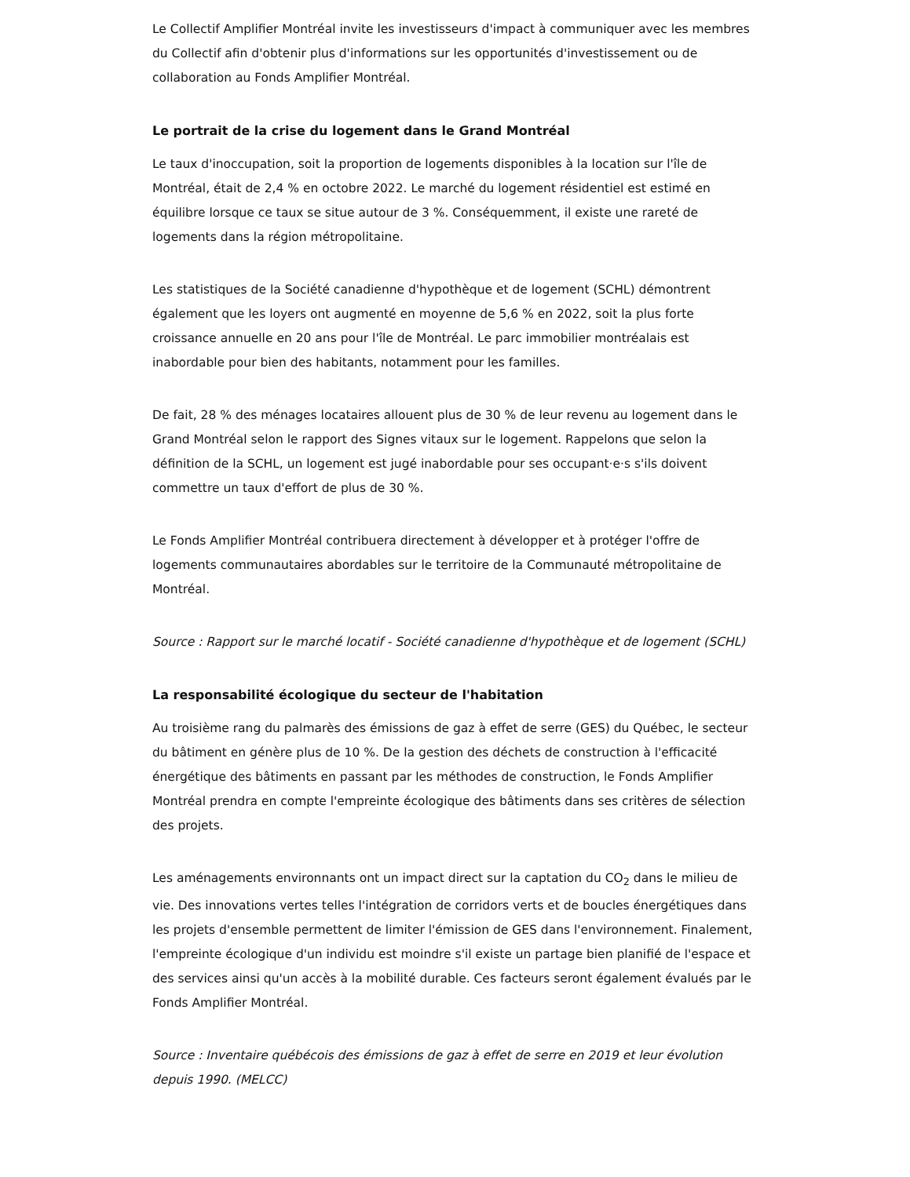Le Collectif Amplifier Montréal invite les investisseurs d'impact à communiquer avec les membres du Collectif afin d'obtenir plus d'informations sur les opportunités d'investissement ou de collaboration au Fonds Amplifier Montréal.
Le portrait de la crise du logement dans le Grand Montréal
Le taux d'inoccupation, soit la proportion de logements disponibles à la location sur l'île de Montréal, était de 2,4 % en octobre 2022. Le marché du logement résidentiel est estimé en équilibre lorsque ce taux se situe autour de 3 %. Conséquemment, il existe une rareté de logements dans la région métropolitaine.
Les statistiques de la Société canadienne d'hypothèque et de logement (SCHL) démontrent également que les loyers ont augmenté en moyenne de 5,6 % en 2022, soit la plus forte croissance annuelle en 20 ans pour l'île de Montréal. Le parc immobilier montréalais est inabordable pour bien des habitants, notamment pour les familles.
De fait, 28 % des ménages locataires allouent plus de 30 % de leur revenu au logement dans le Grand Montréal selon le rapport des Signes vitaux sur le logement. Rappelons que selon la définition de la SCHL, un logement est jugé inabordable pour ses occupant·e·s s'ils doivent commettre un taux d'effort de plus de 30 %.
Le Fonds Amplifier Montréal contribuera directement à développer et à protéger l'offre de logements communautaires abordables sur le territoire de la Communauté métropolitaine de Montréal.
Source : Rapport sur le marché locatif - Société canadienne d'hypothèque et de logement (SCHL)
La responsabilité écologique du secteur de l'habitation
Au troisième rang du palmarès des émissions de gaz à effet de serre (GES) du Québec, le secteur du bâtiment en génère plus de 10 %. De la gestion des déchets de construction à l'efficacité énergétique des bâtiments en passant par les méthodes de construction, le Fonds Amplifier Montréal prendra en compte l'empreinte écologique des bâtiments dans ses critères de sélection des projets.
Les aménagements environnants ont un impact direct sur la captation du CO<sub>2</sub> dans le milieu de vie. Des innovations vertes telles l'intégration de corridors verts et de boucles énergétiques dans les projets d'ensemble permettent de limiter l'émission de GES dans l'environnement. Finalement, l'empreinte écologique d'un individu est moindre s'il existe un partage bien planifié de l'espace et des services ainsi qu'un accès à la mobilité durable. Ces facteurs seront également évalués par le Fonds Amplifier Montréal.
Source : Inventaire québécois des émissions de gaz à effet de serre en 2019 et leur évolution depuis 1990. (MELCC)